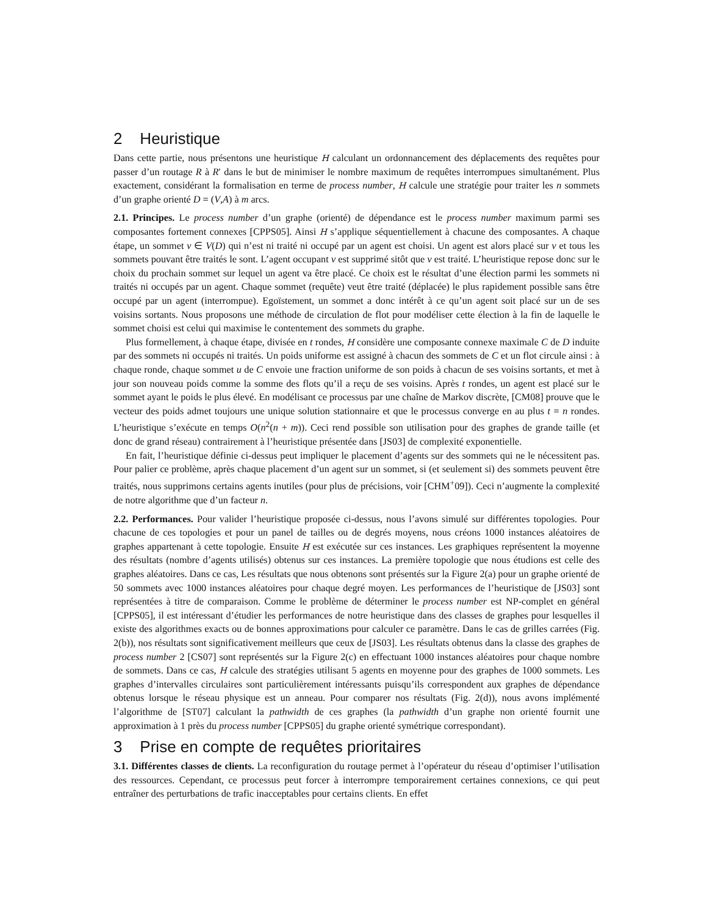2 Heuristique
Dans cette partie, nous présentons une heuristique H calculant un ordonnancement des déplacements des requêtes pour passer d’un routage R à R′ dans le but de minimiser le nombre maximum de requêtes interrompues simultanément. Plus exactement, considérant la formalisation en terme de process number, H calcule une stratégie pour traiter les n sommets d’un graphe orienté D = (V,A) à m arcs.
2.1. Principes. Le process number d’un graphe (orienté) de dépendance est le process number maximum parmi ses composantes fortement connexes [CPPS05]. Ainsi H s’applique séquentiellement à chacune des composantes. A chaque étape, un sommet v ∈ V(D) qui n’est ni traité ni occupé par un agent est choisi. Un agent est alors placé sur v et tous les sommets pouvant être traités le sont. L’agent occupant v est supprimé sitôt que v est traité. L’heuristique repose donc sur le choix du prochain sommet sur lequel un agent va être placé. Ce choix est le résultat d’une élection parmi les sommets ni traités ni occupés par un agent. Chaque sommet (requête) veut être traité (déplacée) le plus rapidement possible sans être occupé par un agent (interrompue). Egoïstement, un sommet a donc intérêt à ce qu’un agent soit placé sur un de ses voisins sortants. Nous proposons une méthode de circulation de flot pour modéliser cette élection à la fin de laquelle le sommet choisi est celui qui maximise le contentement des sommets du graphe.
Plus formellement, à chaque étape, divisée en t rondes, H considère une composante connexe maximale C de D induite par des sommets ni occupés ni traités. Un poids uniforme est assigné à chacun des sommets de C et un flot circule ainsi : à chaque ronde, chaque sommet u de C envoie une fraction uniforme de son poids à chacun de ses voisins sortants, et met à jour son nouveau poids comme la somme des flots qu’il a reçu de ses voisins. Après t rondes, un agent est placé sur le sommet ayant le poids le plus élevé. En modélisant ce processus par une chaîne de Markov discrète, [CM08] prouve que le vecteur des poids admet toujours une unique solution stationnaire et que le processus converge en au plus t = n rondes. L’heuristique s’exécute en temps O(n<sup>2</sup>(n + m)). Ceci rend possible son utilisation pour des graphes de grande taille (et donc de grand réseau) contrairement à l’heuristique présentée dans [JS03] de complexité exponentielle.
En fait, l’heuristique définie ci-dessus peut impliquer le placement d’agents sur des sommets qui ne le nécessitent pas. Pour palier ce problème, après chaque placement d’un agent sur un sommet, si (et seulement si) des sommets peuvent être traités, nous supprimons certains agents inutiles (pour plus de précisions, voir [CHM<sup>+</sup>09]). Ceci n’augmente la complexité de notre algorithme que d’un facteur n.
2.2. Performances. Pour valider l’heuristique proposée ci-dessus, nous l’avons simulé sur différentes topologies. Pour chacune de ces topologies et pour un panel de tailles ou de degrés moyens, nous créons 1000 instances aléatoires de graphes appartenant à cette topologie. Ensuite H est exécutée sur ces instances. Les graphiques représentent la moyenne des résultats (nombre d’agents utilisés) obtenus sur ces instances. La première topologie que nous étudions est celle des graphes aléatoires. Dans ce cas, Les résultats que nous obtenons sont présentés sur la Figure 2(a) pour un graphe orienté de 50 sommets avec 1000 instances aléatoires pour chaque degré moyen. Les performances de l’heuristique de [JS03] sont représentées à titre de comparaison. Comme le problème de déterminer le process number est NP-complet en général [CPPS05], il est intéressant d’étudier les performances de notre heuristique dans des classes de graphes pour lesquelles il existe des algorithmes exacts ou de bonnes approximations pour calculer ce paramètre. Dans le cas de grilles carrées (Fig. 2(b)), nos résultats sont significativement meilleurs que ceux de [JS03]. Les résultats obtenus dans la classe des graphes de process number 2 [CS07] sont représentés sur la Figure 2(c) en effectuant 1000 instances aléatoires pour chaque nombre de sommets. Dans ce cas, H calcule des stratégies utilisant 5 agents en moyenne pour des graphes de 1000 sommets. Les graphes d’intervalles circulaires sont particulièrement intéressants puisqu’ils correspondent aux graphes de dépendance obtenus lorsque le réseau physique est un anneau. Pour comparer nos résultats (Fig. 2(d)), nous avons implémenté l’algorithme de [ST07] calculant la pathwidth de ces graphes (la pathwidth d’un graphe non orienté fournit une approximation à 1 près du process number [CPPS05] du graphe orienté symétrique correspondant).
3 Prise en compte de requêtes prioritaires
3.1. Différentes classes de clients. La reconfiguration du routage permet à l’opérateur du réseau d’optimiser l’utilisation des ressources. Cependant, ce processus peut forcer à interrompre temporairement certaines connexions, ce qui peut entraîner des perturbations de trafic inacceptables pour certains clients. En effet